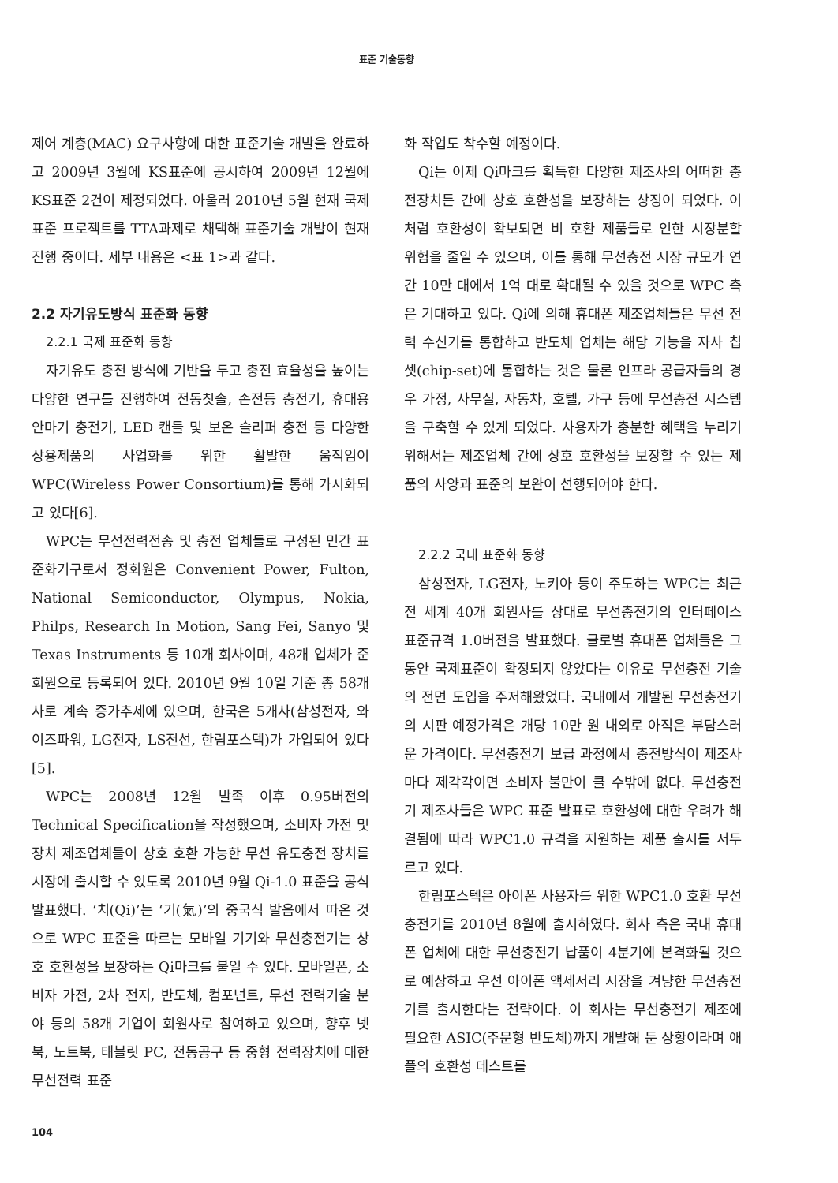표준 기술동향
제어 계층(MAC) 요구사항에 대한 표준기술 개발을 완료하고 2009년 3월에 KS표준에 공시하여 2009년 12월에 KS표준 2건이 제정되었다. 아울러 2010년 5월 현재 국제 표준 프로젝트를 TTA과제로 채택해 표준기술 개발이 현재 진행 중이다. 세부 내용은 <표 1>과 같다.
2.2 자기유도방식 표준화 동향
2.2.1 국제 표준화 동향
자기유도 충전 방식에 기반을 두고 충전 효율성을 높이는 다양한 연구를 진행하여 전동칫솔, 손전등 충전기, 휴대용 안마기 충전기, LED 캔들 및 보온 슬리퍼 충전 등 다양한 상용제품의 사업화를 위한 활발한 움직임이 WPC(Wireless Power Consortium)를 통해 가시화되고 있다[6].
WPC는 무선전력전송 및 충전 업체들로 구성된 민간 표준화기구로서 정회원은 Convenient Power, Fulton, National Semiconductor, Olympus, Nokia, Philps, Research In Motion, Sang Fei, Sanyo 및 Texas Instruments 등 10개 회사이며, 48개 업체가 준회원으로 등록되어 있다. 2010년 9월 10일 기준 총 58개사로 계속 증가추세에 있으며, 한국은 5개사(삼성전자, 와이즈파워, LG전자, LS전선, 한림포스텍)가 가입되어 있다[5].
WPC는 2008년 12월 발족 이후 0.95버전의 Technical Specification을 작성했으며, 소비자 가전 및 장치 제조업체들이 상호 호환 가능한 무선 유도충전 장치를 시장에 출시할 수 있도록 2010년 9월 Qi-1.0 표준을 공식 발표했다. ‘치(Qi)’는 ‘기(氣)’의 중국식 발음에서 따온 것으로 WPC 표준을 따르는 모바일 기기와 무선충전기는 상호 호환성을 보장하는 Qi마크를 붙일 수 있다. 모바일폰, 소비자 가전, 2차 전지, 반도체, 컴포넌트, 무선 전력기술 분야 등의 58개 기업이 회원사로 참여하고 있으며, 향후 넷북, 노트북, 태블릿 PC, 전동공구 등 중형 전력장치에 대한 무선전력 표준
화 작업도 착수할 예정이다.
Qi는 이제 Qi마크를 획득한 다양한 제조사의 어떠한 충전장치든 간에 상호 호환성을 보장하는 상징이 되었다. 이처럼 호환성이 확보되면 비 호환 제품들로 인한 시장분할 위험을 줄일 수 있으며, 이를 통해 무선충전 시장 규모가 연간 10만 대에서 1억 대로 확대될 수 있을 것으로 WPC 측은 기대하고 있다. Qi에 의해 휴대폰 제조업체들은 무선 전력 수신기를 통합하고 반도체 업체는 해당 기능을 자사 칩셋(chip-set)에 통합하는 것은 물론 인프라 공급자들의 경우 가정, 사무실, 자동차, 호텔, 가구 등에 무선충전 시스템을 구축할 수 있게 되었다. 사용자가 충분한 혜택을 누리기 위해서는 제조업체 간에 상호 호환성을 보장할 수 있는 제품의 사양과 표준의 보완이 선행되어야 한다.
2.2.2 국내 표준화 동향
삼성전자, LG전자, 노키아 등이 주도하는 WPC는 최근 전 세계 40개 회원사를 상대로 무선충전기의 인터페이스 표준규격 1.0버전을 발표했다. 글로벌 휴대폰 업체들은 그동안 국제표준이 확정되지 않았다는 이유로 무선충전 기술의 전면 도입을 주저해왔었다. 국내에서 개발된 무선충전기의 시판 예정가격은 개당 10만 원 내외로 아직은 부담스러운 가격이다. 무선충전기 보급 과정에서 충전방식이 제조사마다 제각각이면 소비자 불만이 클 수밖에 없다. 무선충전기 제조사들은 WPC 표준 발표로 호환성에 대한 우려가 해결됨에 따라 WPC1.0 규격을 지원하는 제품 출시를 서두르고 있다.
한림포스텍은 아이폰 사용자를 위한 WPC1.0 호환 무선충전기를 2010년 8월에 출시하였다. 회사 측은 국내 휴대폰 업체에 대한 무선충전기 납품이 4분기에 본격화될 것으로 예상하고 우선 아이폰 액세서리 시장을 겨냥한 무선충전기를 출시한다는 전략이다. 이 회사는 무선충전기 제조에 필요한 ASIC(주문형 반도체)까지 개발해 둔 상황이라며 애플의 호환성 테스트를
104